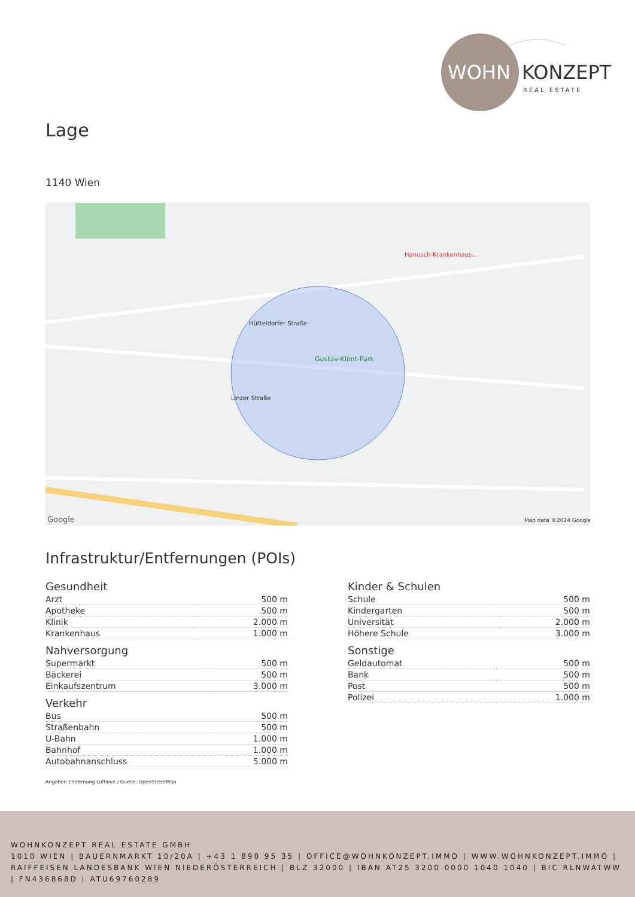WOHN
KONZEPT
REAL ESTATE
Lage
1140 Wien
Google
Map data ©2024 Google
Gustav-Klimt-Park
Hütteldorfer Straße
Linzer Straße
Hanusch-Krankenhaus...
Infrastruktur/Entfernungen (POIs)
Gesundheit
| Arzt | 500 m |
| Apotheke | 500 m |
| Klinik | 2.000 m |
| Krankenhaus | 1.000 m |
Nahversorgung
| Supermarkt | 500 m |
| Bäckerei | 500 m |
| Einkaufszentrum | 3.000 m |
Verkehr
| Bus | 500 m |
| Straßenbahn | 500 m |
| U-Bahn | 1.000 m |
| Bahnhof | 1.000 m |
| Autobahnanschluss | 5.000 m |
Kinder & Schulen
| Schule | 500 m |
| Kindergarten | 500 m |
| Universität | 2.000 m |
| Höhere Schule | 3.000 m |
Sonstige
| Geldautomat | 500 m |
| Bank | 500 m |
| Post | 500 m |
| Polizei | 1.000 m |
Angaben Entfernung Luftlinie / Quelle: OpenStreetMap
WOHNKONZEPT REAL ESTATE GMBH
1010 WIEN | BAUERNMARKT 10/20A | +43 1 890 95 35 | OFFICE@WOHNKONZEPT.IMMO | WWW.WOHNKONZEPT.IMMO | RAIFFEISEN LANDESBANK WIEN NIEDERÖSTERREICH | BLZ 32000 | IBAN AT25 3200 0000 1040 1040 | BIC RLNWATWW | FN436868D | ATU69760289